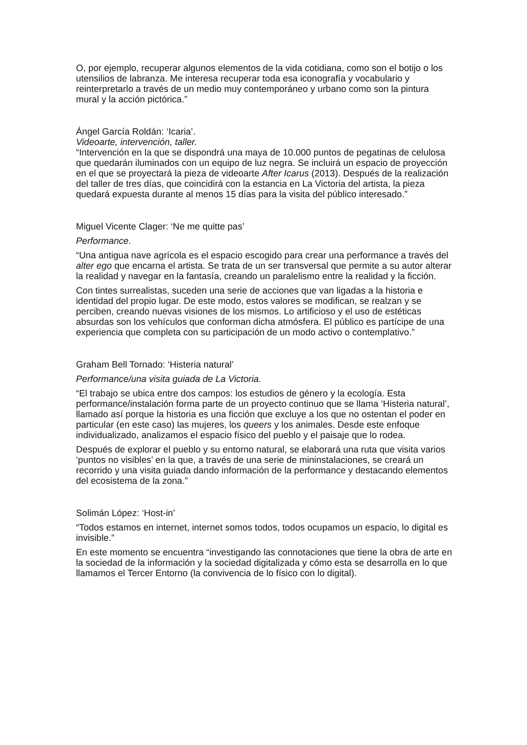O, por ejemplo, recuperar algunos elementos de la vida cotidiana, como son el botijo o los utensilios de labranza. Me interesa recuperar toda esa iconografía y vocabulario y reinterpretarlo a través de un medio muy contemporáneo y urbano como son la pintura mural y la acción pictórica.”
Ángel García Roldán: ‘Icaria’.
Videoarte, intervención, taller.
“Intervención en la que se dispondrá una maya de 10.000 puntos de pegatinas de celulosa que quedarán iluminados con un equipo de luz negra. Se incluirá un espacio de proyección en el que se proyectará la pieza de videoarte After Icarus (2013). Después de la realización del taller de tres días, que coincidirá con la estancia en La Victoria del artista, la pieza quedará expuesta durante al menos 15 días para la visita del público interesado.”
Miguel Vicente Clager: ‘Ne me quitte pas’
Performance.
“Una antigua nave agrícola es el espacio escogido para crear una performance a través del alter ego que encarna el artista. Se trata de un ser transversal que permite a su autor alterar la realidad y navegar en la fantasía, creando un paralelismo entre la realidad y la ficción.
Con tintes surrealistas, suceden una serie de acciones que van ligadas a la historia e identidad del propio lugar. De este modo, estos valores se modifican, se realzan y se perciben, creando nuevas visiones de los mismos. Lo artificioso y el uso de estéticas absurdas son los vehículos que conforman dicha atmósfera. El público es partícipe de una experiencia que completa con su participación de un modo activo o contemplativo.”
Graham Bell Tornado: ‘Histeria natural’
Performance/una visita guiada de La Victoria.
“El trabajo se ubica entre dos campos: los estudios de género y la ecología. Esta performance/instalación forma parte de un proyecto continuo que se llama ‘Histeria natural’, llamado así porque la historia es una ficción que excluye a los que no ostentan el poder en particular (en este caso) las mujeres, los queers y los animales. Desde este enfoque individualizado, analizamos el espacio físico del pueblo y el paisaje que lo rodea.
Después de explorar el pueblo y su entorno natural, se elaborará una ruta que visita varios ‘puntos no visibles’ en la que, a través de una serie de mininstalaciones, se creará un recorrido y una visita guiada dando información de la performance y destacando elementos del ecosistema de la zona.”
Solimán López: ‘Host-in’
“Todos estamos en internet, internet somos todos, todos ocupamos un espacio, lo digital es invisible.”
En este momento se encuentra “investigando las connotaciones que tiene la obra de arte en la sociedad de la información y la sociedad digitalizada y cómo esta se desarrolla en lo que llamamos el Tercer Entorno (la convivencia de lo físico con lo digital).